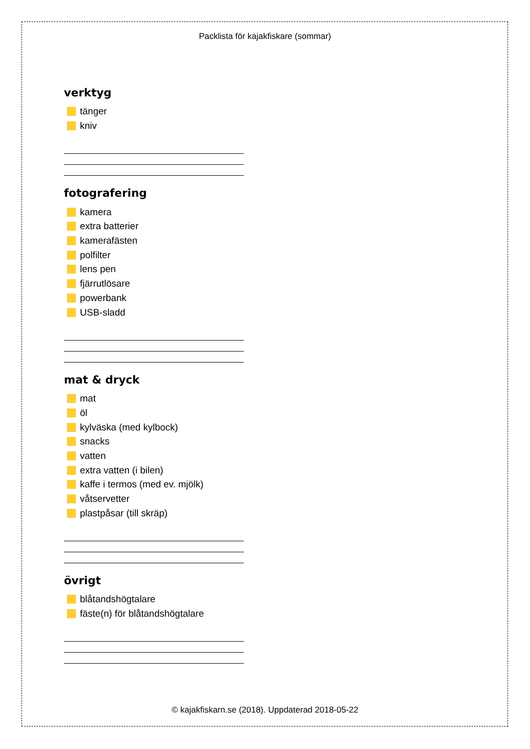Packlista för kajakfiskare (sommar)
verktyg
tänger
kniv
fotografering
kamera
extra batterier
kamerafästen
polfilter
lens pen
fjärrutlösare
powerbank
USB-sladd
mat & dryck
mat
öl
kylväska (med kylbock)
snacks
vatten
extra vatten (i bilen)
kaffe i termos (med ev. mjölk)
våtservetter
plastpåsar (till skräp)
övrigt
blåtandshögtalare
fäste(n) för blåtandshögtalare
© kajakfiskarn.se (2018). Uppdaterad 2018-05-22